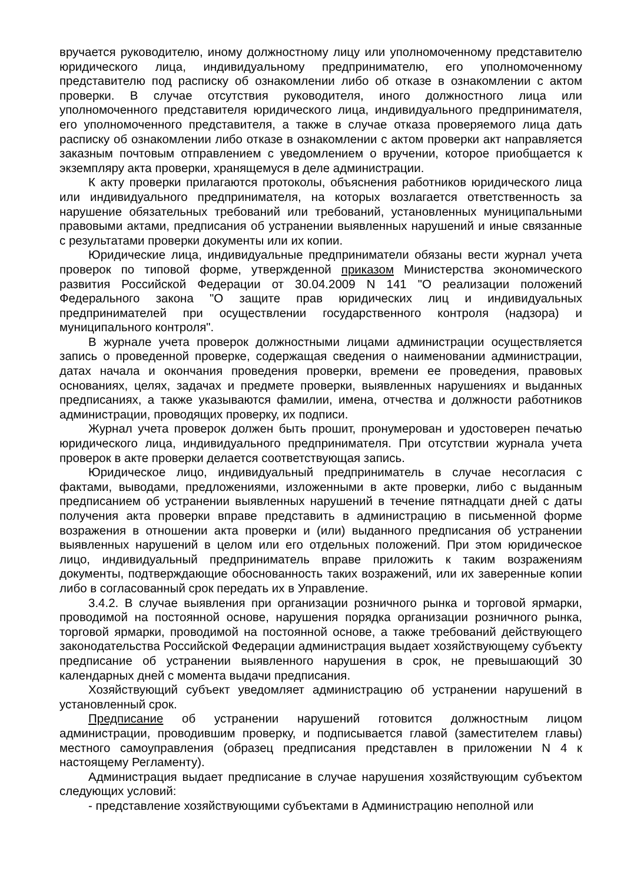вручается руководителю, иному должностному лицу или уполномоченному представителю юридического лица, индивидуальному предпринимателю, его уполномоченному представителю под расписку об ознакомлении либо об отказе в ознакомлении с актом проверки. В случае отсутствия руководителя, иного должностного лица или уполномоченного представителя юридического лица, индивидуального предпринимателя, его уполномоченного представителя, а также в случае отказа проверяемого лица дать расписку об ознакомлении либо отказе в ознакомлении с актом проверки акт направляется заказным почтовым отправлением с уведомлением о вручении, которое приобщается к экземпляру акта проверки, хранящемуся в деле администрации.
К акту проверки прилагаются протоколы, объяснения работников юридического лица или индивидуального предпринимателя, на которых возлагается ответственность за нарушение обязательных требований или требований, установленных муниципальными правовыми актами, предписания об устранении выявленных нарушений и иные связанные с результатами проверки документы или их копии.
Юридические лица, индивидуальные предприниматели обязаны вести журнал учета проверок по типовой форме, утвержденной приказом Министерства экономического развития Российской Федерации от 30.04.2009 N 141 "О реализации положений Федерального закона "О защите прав юридических лиц и индивидуальных предпринимателей при осуществлении государственного контроля (надзора) и муниципального контроля".
В журнале учета проверок должностными лицами администрации осуществляется запись о проведенной проверке, содержащая сведения о наименовании администрации, датах начала и окончания проведения проверки, времени ее проведения, правовых основаниях, целях, задачах и предмете проверки, выявленных нарушениях и выданных предписаниях, а также указываются фамилии, имена, отчества и должности работников администрации, проводящих проверку, их подписи.
Журнал учета проверок должен быть прошит, пронумерован и удостоверен печатью юридического лица, индивидуального предпринимателя. При отсутствии журнала учета проверок в акте проверки делается соответствующая запись.
Юридическое лицо, индивидуальный предприниматель в случае несогласия с фактами, выводами, предложениями, изложенными в акте проверки, либо с выданным предписанием об устранении выявленных нарушений в течение пятнадцати дней с даты получения акта проверки вправе представить в администрацию в письменной форме возражения в отношении акта проверки и (или) выданного предписания об устранении выявленных нарушений в целом или его отдельных положений. При этом юридическое лицо, индивидуальный предприниматель вправе приложить к таким возражениям документы, подтверждающие обоснованность таких возражений, или их заверенные копии либо в согласованный срок передать их в Управление.
3.4.2. В случае выявления при организации розничного рынка и торговой ярмарки, проводимой на постоянной основе, нарушения порядка организации розничного рынка, торговой ярмарки, проводимой на постоянной основе, а также требований действующего законодательства Российской Федерации администрация выдает хозяйствующему субъекту предписание об устранении выявленного нарушения в срок, не превышающий 30 календарных дней с момента выдачи предписания.
Хозяйствующий субъект уведомляет администрацию об устранении нарушений в установленный срок.
Предписание об устранении нарушений готовится должностным лицом администрации, проводившим проверку, и подписывается главой (заместителем главы) местного самоуправления (образец предписания представлен в приложении N 4 к настоящему Регламенту).
Администрация выдает предписание в случае нарушения хозяйствующим субъектом следующих условий:
- представление хозяйствующими субъектами в Администрацию неполной или